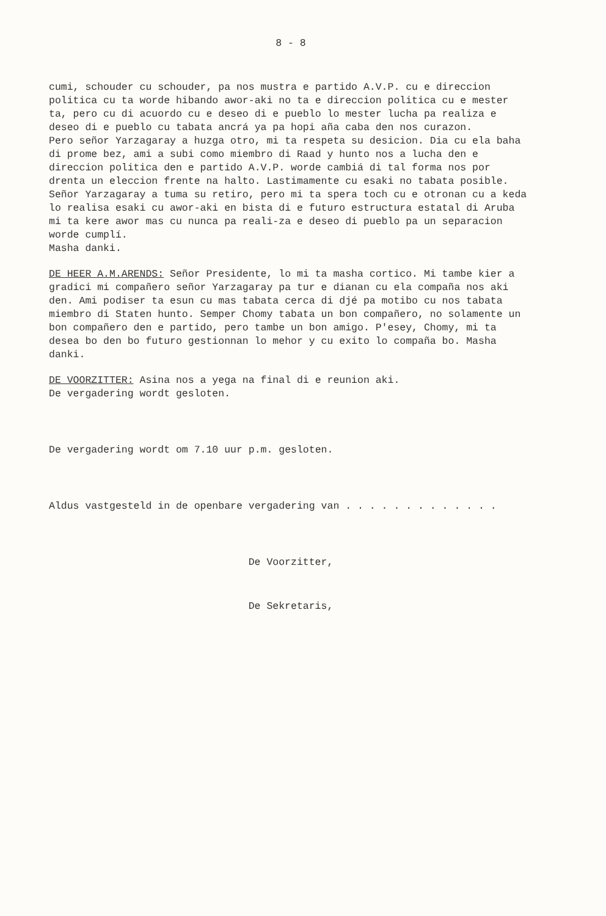8 - 8
cumi, schouder cu schouder, pa nos mustra e partido A.V.P. cu e direccion politica cu ta worde hibando awor-aki no ta e direccion politica cu e mester ta, pero cu di acuordo cu e deseo di e pueblo lo mester lucha pa realiza e deseo di e pueblo cu tabata ancrá ya pa hopi aña caba den nos curazon.
Pero señor Yarzagaray a huzga otro, mi ta respeta su desicion. Dia cu ela baha di prome bez, ami a subi como miembro di Raad y hunto nos a lucha den e direccion politica den e partido A.V.P. worde cambiá di tal forma nos por drenta un eleccion frente na halto. Lastimamente cu esaki no tabata posible. Señor Yarzagaray a tuma su retiro, pero mi ta spera toch cu e otronan cu a keda lo realisa esaki cu awor-aki en bista di e futuro estructura estatal di Aruba mi ta kere awor mas cu nunca pa reali-za e deseo di pueblo pa un separacion worde cumplí.
Masha danki.
DE HEER A.M.ARENDS: Señor Presidente, lo mi ta masha cortico. Mi tambe kier a gradici mi compañero señor Yarzagaray pa tur e dianan cu ela compaña nos aki den. Ami podiser ta esun cu mas tabata cerca di djé pa motibo cu nos tabata miembro di Staten hunto. Semper Chomy tabata un bon compañero, no solamente un bon compañero den e partido, pero tambe un bon amigo. P'esey, Chomy, mi ta desea bo den bo futuro gestionnan lo mehor y cu exito lo compaña bo. Masha danki.
DE VOORZITTER: Asina nos a yega na final di e reunion aki.
De vergadering wordt gesloten.
De vergadering wordt om 7.10 uur p.m. gesloten.
Aldus vastgesteld in de openbare vergadering van . . . . . . . . . . . . .
De Voorzitter,
De Sekretaris,